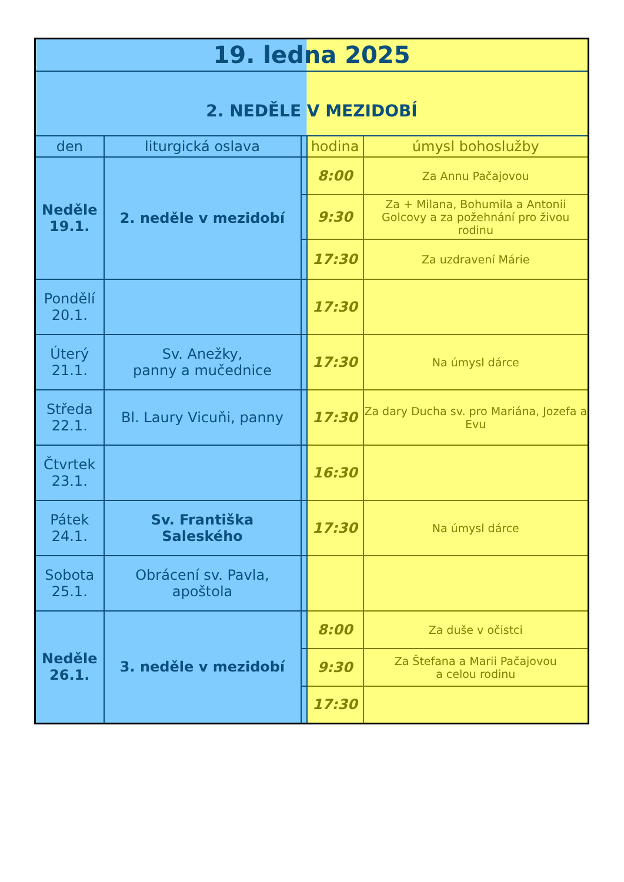| 19. ledna 2025 | | | | |
| 2. NEDĚLE V MEZIDOBÍ | | | | |
| den | liturgická oslava | | hodina | úmysl bohoslužby |
| Neděle 19.1. | 2. neděle v mezidobí | | 8:00 | Za Annu Pačajovou |
| | | | 9:30 | Za + Milana, Bohumila a Antonii Golcovy a za požehnání pro živou rodinu |
| | | | 17:30 | Za uzdravení Márie |
| Pondělí 20.1. | | | 17:30 | |
| Úterý 21.1. | Sv. Anežky, panny a mučednice | | 17:30 | Na úmysl dárce |
| Středa 22.1. | Bl. Laury Vicuňi, panny | | 17:30 | Za dary Ducha sv. pro Mariána, Jozefa a Evu |
| Čtvrtek 23.1. | | | 16:30 | |
| Pátek 24.1. | Sv. Františka Saleského | | 17:30 | Na úmysl dárce |
| Sobota 25.1. | Obrácení sv. Pavla, apoštola | | | |
| Neděle 26.1. | 3. neděle v mezidobí | | 8:00 | Za duše v očistci |
| | | | 9:30 | Za Štefana a Marii Pačajovou a celou rodinu |
| | | | 17:30 | |